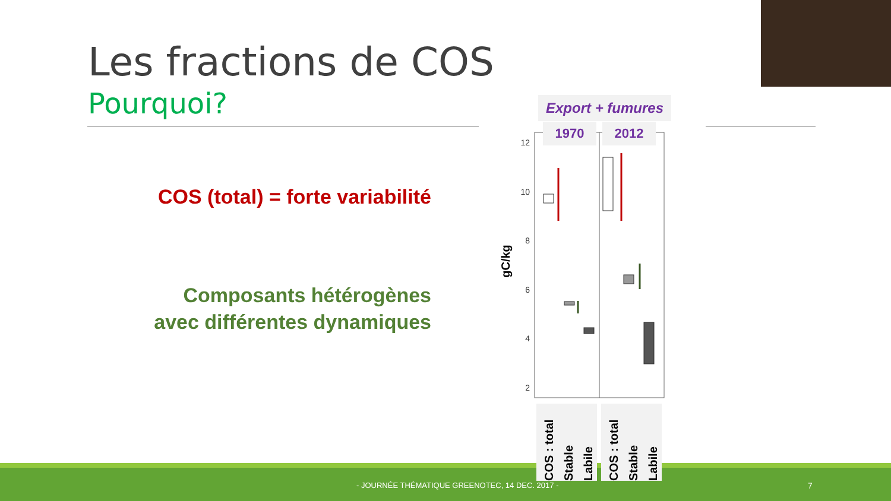Les fractions de COS
Pourquoi?
COS (total) = forte variabilité
Composants hétérogènes
avec différentes dynamiques
12
10
8
6
4
2
gC/kg
Export + fumures
1970 2012
COS : total Stable Labile
COS : total Stable Labile
- JOURNÉE THÉMATIQUE GREENOTEC, 14 DEC. 2017 -
7